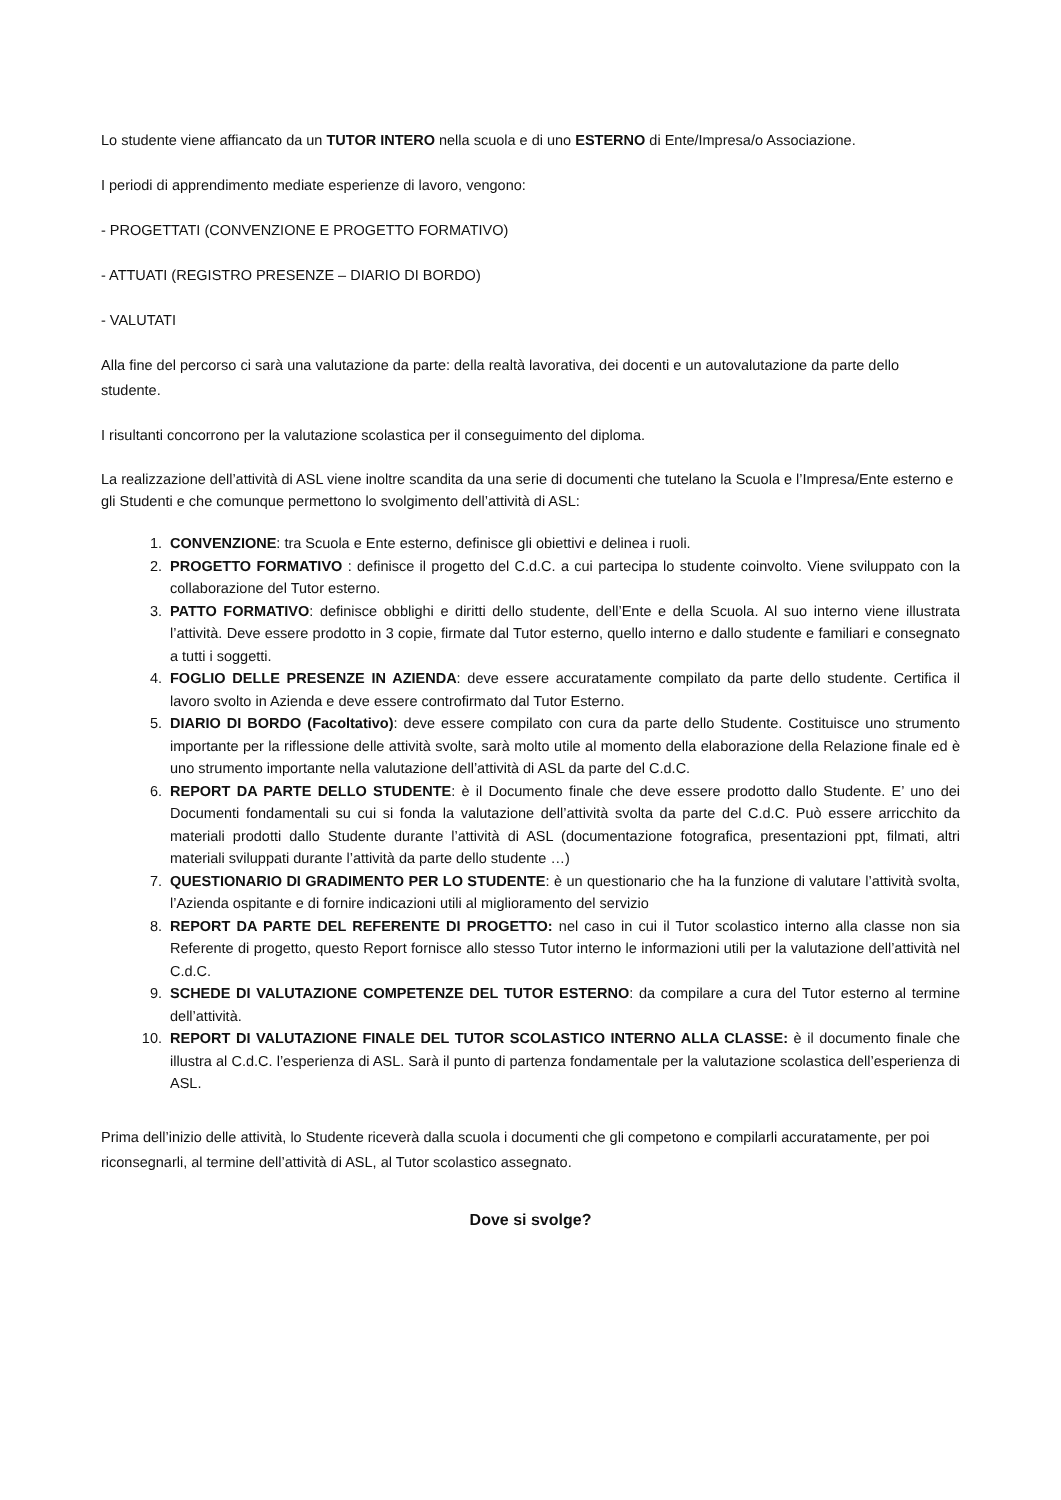Lo studente viene affiancato da un TUTOR INTERO nella scuola e di uno ESTERNO di Ente/Impresa/o Associazione.
I periodi di apprendimento mediate esperienze di lavoro, vengono:
- PROGETTATI (CONVENZIONE E PROGETTO FORMATIVO)
- ATTUATI (REGISTRO PRESENZE – DIARIO DI BORDO)
- VALUTATI
Alla fine del percorso ci sarà una valutazione da parte: della realtà lavorativa, dei docenti e un autovalutazione da parte dello studente.
I risultanti concorrono per la valutazione scolastica per il conseguimento del diploma.
La realizzazione dell’attività di ASL viene inoltre scandita da una serie di documenti che tutelano la Scuola e l’Impresa/Ente esterno e gli Studenti e che comunque permettono lo svolgimento dell’attività di ASL:
1. CONVENZIONE: tra Scuola e Ente esterno, definisce gli obiettivi e delinea i ruoli.
2. PROGETTO FORMATIVO : definisce il progetto del C.d.C. a cui partecipa lo studente coinvolto. Viene sviluppato con la collaborazione del Tutor esterno.
3. PATTO FORMATIVO: definisce obblighi e diritti dello studente, dell’Ente e della Scuola. Al suo interno viene illustrata l’attività. Deve essere prodotto in 3 copie, firmate dal Tutor esterno, quello interno e dallo studente e familiari e consegnato a tutti i soggetti.
4. FOGLIO DELLE PRESENZE IN AZIENDA: deve essere accuratamente compilato da parte dello studente. Certifica il lavoro svolto in Azienda e deve essere controfirmato dal Tutor Esterno.
5. DIARIO DI BORDO (Facoltativo): deve essere compilato con cura da parte dello Studente. Costituisce uno strumento importante per la riflessione delle attività svolte, sarà molto utile al momento della elaborazione della Relazione finale ed è uno strumento importante nella valutazione dell’attività di ASL da parte del C.d.C.
6. REPORT DA PARTE DELLO STUDENTE: è il Documento finale che deve essere prodotto dallo Studente. E’ uno dei Documenti fondamentali su cui si fonda la valutazione dell’attività svolta da parte del C.d.C. Può essere arricchito da materiali prodotti dallo Studente durante l’attività di ASL (documentazione fotografica, presentazioni ppt, filmati, altri materiali sviluppati durante l’attività da parte dello studente …)
7. QUESTIONARIO DI GRADIMENTO PER LO STUDENTE: è un questionario che ha la funzione di valutare l’attività svolta, l’Azienda ospitante e di fornire indicazioni utili al miglioramento del servizio
8. REPORT DA PARTE DEL REFERENTE DI PROGETTO: nel caso in cui il Tutor scolastico interno alla classe non sia Referente di progetto, questo Report fornisce allo stesso Tutor interno le informazioni utili per la valutazione dell’attività nel C.d.C.
9. SCHEDE DI VALUTAZIONE COMPETENZE DEL TUTOR ESTERNO: da compilare a cura del Tutor esterno al termine dell’attività.
10. REPORT DI VALUTAZIONE FINALE DEL TUTOR SCOLASTICO INTERNO ALLA CLASSE: è il documento finale che illustra al C.d.C. l’esperienza di ASL. Sarà il punto di partenza fondamentale per la valutazione scolastica dell’esperienza di ASL.
Prima dell’inizio delle attività, lo Studente riceverà dalla scuola i documenti che gli competono e compilarli accuratamente, per poi riconsegnarli, al termine dell’attività di ASL, al Tutor scolastico assegnato.
Dove si svolge?